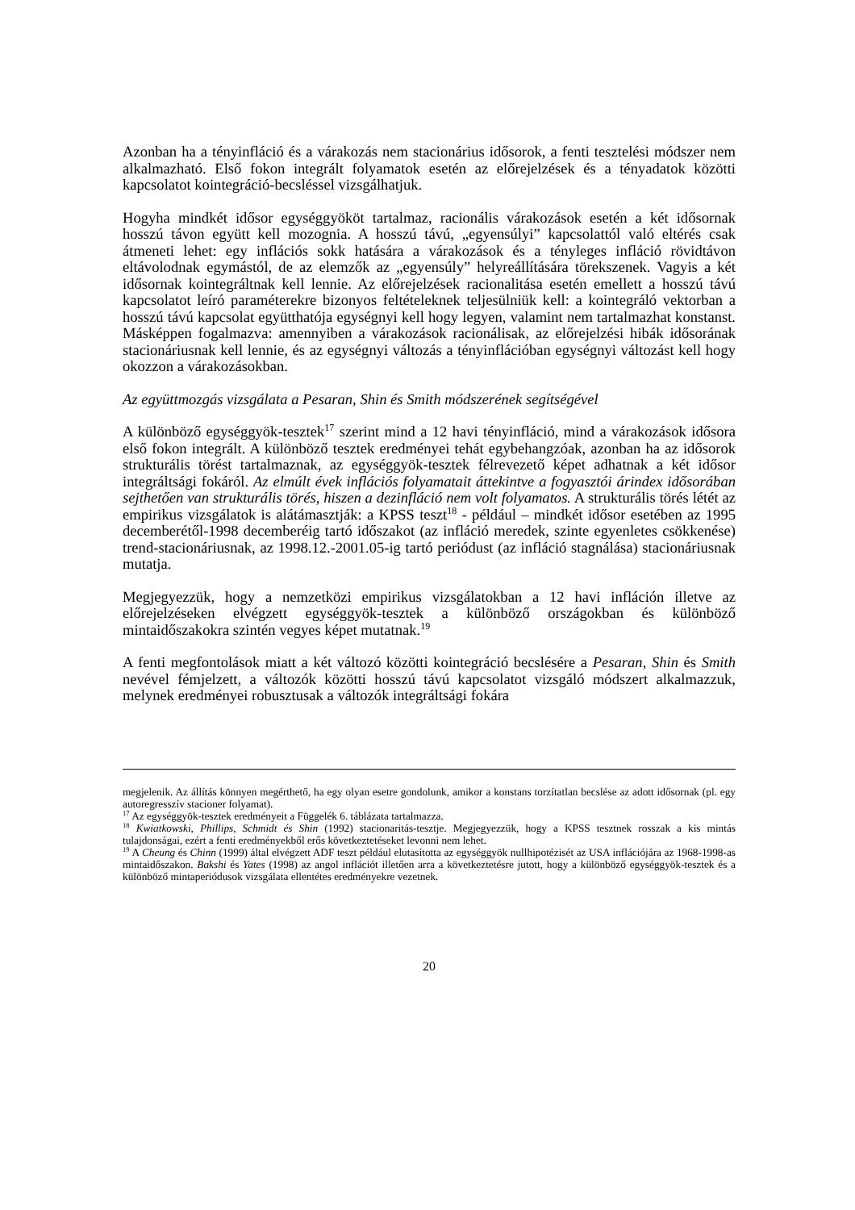Azonban ha a tényinfláció és a várakozás nem stacionárius idősorok, a fenti tesztelési módszer nem alkalmazható. Első fokon integrált folyamatok esetén az előrejelzések és a tényadatok közötti kapcsolatot kointegráció-becsléssel vizsgálhatjuk.
Hogyha mindkét idősor egységgyököt tartalmaz, racionális várakozások esetén a két idősornak hosszú távon együtt kell mozognia. A hosszú távú, „egyensúlyi” kapcsolattól való eltérés csak átmeneti lehet: egy inflációs sokk hatására a várakozások és a tényleges infláció rövidtávon eltávolodnak egymástól, de az elemzők az „egyensúly” helyreállítására törekszenek. Vagyis a két idősornak kointegráltnak kell lennie. Az előrejelzések racionalitása esetén emellett a hosszú távú kapcsolatot leíró paraméterekre bizonyos feltételeknek teljesülniük kell: a kointegráló vektorban a hosszú távú kapcsolat együtthatója egységnyi kell hogy legyen, valamint nem tartalmazhat konstanst. Másképpen fogalmazva: amennyiben a várakozások racionálisak, az előrejelzési hibák idősorának stacionáriusnak kell lennie, és az egységnyi változás a tényinflációban egységnyi változást kell hogy okozzon a várakozásokban.
Az együttmozgás vizsgálata a Pesaran, Shin és Smith módszerének segítségével
A különböző egységgyök-tesztek<sup>17</sup> szerint mind a 12 havi tényinfláció, mind a várakozások idősora első fokon integrált. A különböző tesztek eredményei tehát egybehangzóak, azonban ha az idősorok strukturális törést tartalmaznak, az egységgyök-tesztek félrevezető képet adhatnak a két idősor integráltsági fokáról. Az elmúlt évek inflációs folyamatait áttekintve a fogyasztói árindex idősorában sejthetően van strukturális törés, hiszen a dezinfláció nem volt folyamatos. A strukturális törés létét az empirikus vizsgálatok is alátámasztják: a KPSS teszt<sup>18</sup> - például – mindkét idősor esetében az 1995 decemberétől-1998 decemberéig tartó időszakot (az infláció meredek, szinte egyenletes csökkenése) trend-stacionáriusnak, az 1998.12.-2001.05-ig tartó periódust (az infláció stagnálása) stacionáriusnak mutatja.
Megjegyezzük, hogy a nemzetközi empirikus vizsgálatokban a 12 havi infláción illetve az előrejelzéseken elvégzett egységgyök-tesztek a különböző országokban és különböző mintaidőszakokra szintén vegyes képet mutatnak.<sup>19</sup>
A fenti megfontolások miatt a két változó közötti kointegráció becslésére a Pesaran, Shin és Smith nevével fémjelzett, a változók közötti hosszú távú kapcsolatot vizsgáló módszert alkalmazzuk, melynek eredményei robusztusak a változók integráltsági fokára
megjelenik. Az állítás könnyen megérthető, ha egy olyan esetre gondolunk, amikor a konstans torzítatlan becslése az adott idősornak (pl. egy autoregresszív stacioner folyamat).
<sup>17</sup> Az egységgyök-tesztek eredményeit a Függelék 6. táblázata tartalmazza.
<sup>18</sup> Kwiatkowski, Phillips, Schmidt és Shin (1992) stacionaritás-tesztje. Megjegyezzük, hogy a KPSS tesztnek rosszak a kis mintás tulajdonságai, ezért a fenti eredményekből erős következtetéseket levonni nem lehet.
<sup>19</sup> A Cheung és Chinn (1999) által elvégzett ADF teszt például elutasította az egységgyök nullhipotézisét az USA inflációjára az 1968-1998-as mintaidőszakon. Bakshi és Yates (1998) az angol inflációt illetően arra a következtetésre jutott, hogy a különböző egységgyök-tesztek és a különböző mintaperiódusok vizsgálata ellentétes eredményekre vezetnek.
20